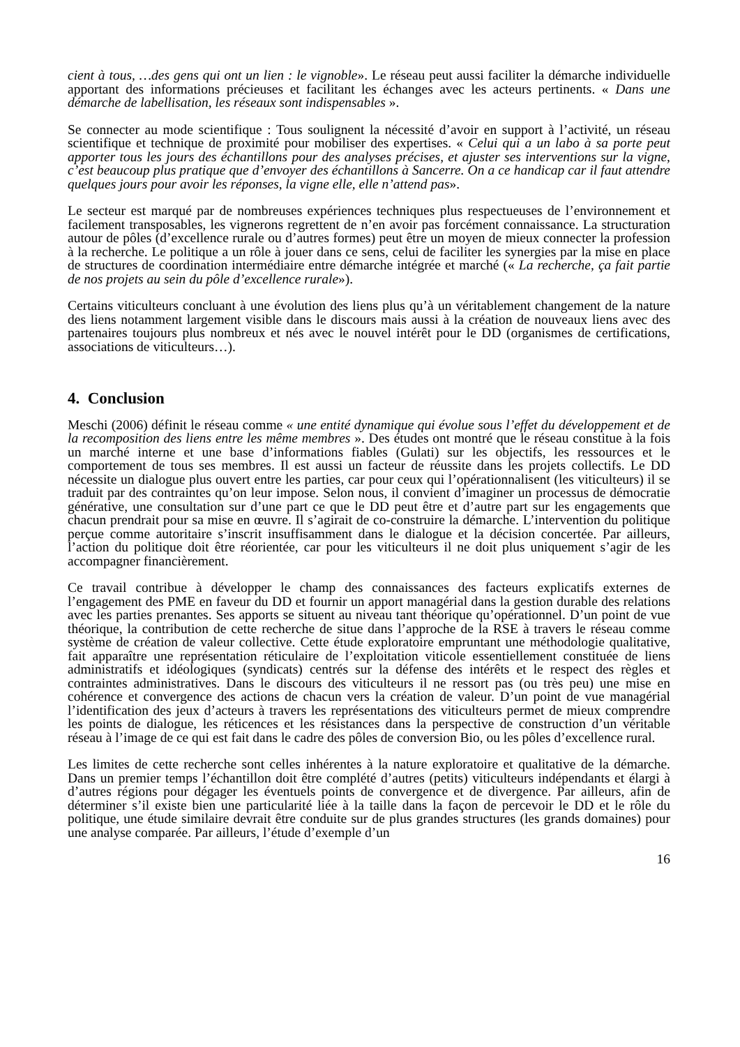cient à tous, …des gens qui ont un lien : le vignoble». Le réseau peut aussi faciliter la démarche individuelle apportant des informations précieuses et facilitant les échanges avec les acteurs pertinents. « Dans une démarche de labellisation, les réseaux sont indispensables ».
Se connecter au mode scientifique : Tous soulignent la nécessité d’avoir en support à l’activité, un réseau scientifique et technique de proximité pour mobiliser des expertises. « Celui qui a un labo à sa porte peut apporter tous les jours des échantillons pour des analyses précises, et ajuster ses interventions sur la vigne, c’est beaucoup plus pratique que d’envoyer des échantillons à Sancerre. On a ce handicap car il faut attendre quelques jours pour avoir les réponses, la vigne elle, elle n’attend pas».
Le secteur est marqué par de nombreuses expériences techniques plus respectueuses de l’environnement et facilement transposables, les vignerons regrettent de n’en avoir pas forcément connaissance. La structuration autour de pôles (d’excellence rurale ou d’autres formes) peut être un moyen de mieux connecter la profession à la recherche. Le politique a un rôle à jouer dans ce sens, celui de faciliter les synergies par la mise en place de structures de coordination intermédiaire entre démarche intégrée et marché (« La recherche, ça fait partie de nos projets au sein du pôle d’excellence rurale»).
Certains viticulteurs concluant à une évolution des liens plus qu’à un véritablement changement de la nature des liens notamment largement visible dans le discours mais aussi à la création de nouveaux liens avec des partenaires toujours plus nombreux et nés avec le nouvel intérêt pour le DD (organismes de certifications, associations de viticulteurs…).
4. Conclusion
Meschi (2006) définit le réseau comme « une entité dynamique qui évolue sous l’effet du développement et de la recomposition des liens entre les même membres ». Des études ont montré que le réseau constitue à la fois un marché interne et une base d’informations fiables (Gulati) sur les objectifs, les ressources et le comportement de tous ses membres. Il est aussi un facteur de réussite dans les projets collectifs. Le DD nécessite un dialogue plus ouvert entre les parties, car pour ceux qui l’opérationnalisent (les viticulteurs) il se traduit par des contraintes qu’on leur impose. Selon nous, il convient d’imaginer un processus de démocratie générative, une consultation sur d’une part ce que le DD peut être et d’autre part sur les engagements que chacun prendrait pour sa mise en œuvre. Il s’agirait de co-construire la démarche. L’intervention du politique perçue comme autoritaire s’inscrit insuffisamment dans le dialogue et la décision concertée. Par ailleurs, l’action du politique doit être réorientée, car pour les viticulteurs il ne doit plus uniquement s’agir de les accompagner financièrement.
Ce travail contribue à développer le champ des connaissances des facteurs explicatifs externes de l’engagement des PME en faveur du DD et fournir un apport managérial dans la gestion durable des relations avec les parties prenantes. Ses apports se situent au niveau tant théorique qu’opérationnel. D’un point de vue théorique, la contribution de cette recherche de situe dans l’approche de la RSE à travers le réseau comme système de création de valeur collective. Cette étude exploratoire empruntant une méthodologie qualitative, fait apparaître une représentation réticulaire de l’exploitation viticole essentiellement constituée de liens administratifs et idéologiques (syndicats) centrés sur la défense des intérêts et le respect des règles et contraintes administratives. Dans le discours des viticulteurs il ne ressort pas (ou très peu) une mise en cohérence et convergence des actions de chacun vers la création de valeur. D’un point de vue managérial l’identification des jeux d’acteurs à travers les représentations des viticulteurs permet de mieux comprendre les points de dialogue, les réticences et les résistances dans la perspective de construction d’un véritable réseau à l’image de ce qui est fait dans le cadre des pôles de conversion Bio, ou les pôles d’excellence rural.
Les limites de cette recherche sont celles inhérentes à la nature exploratoire et qualitative de la démarche. Dans un premier temps l’échantillon doit être complété d’autres (petits) viticulteurs indépendants et élargi à d’autres régions pour dégager les éventuels points de convergence et de divergence. Par ailleurs, afin de déterminer s’il existe bien une particularité liée à la taille dans la façon de percevoir le DD et le rôle du politique, une étude similaire devrait être conduite sur de plus grandes structures (les grands domaines) pour une analyse comparée. Par ailleurs, l’étude d’exemple d’un
16